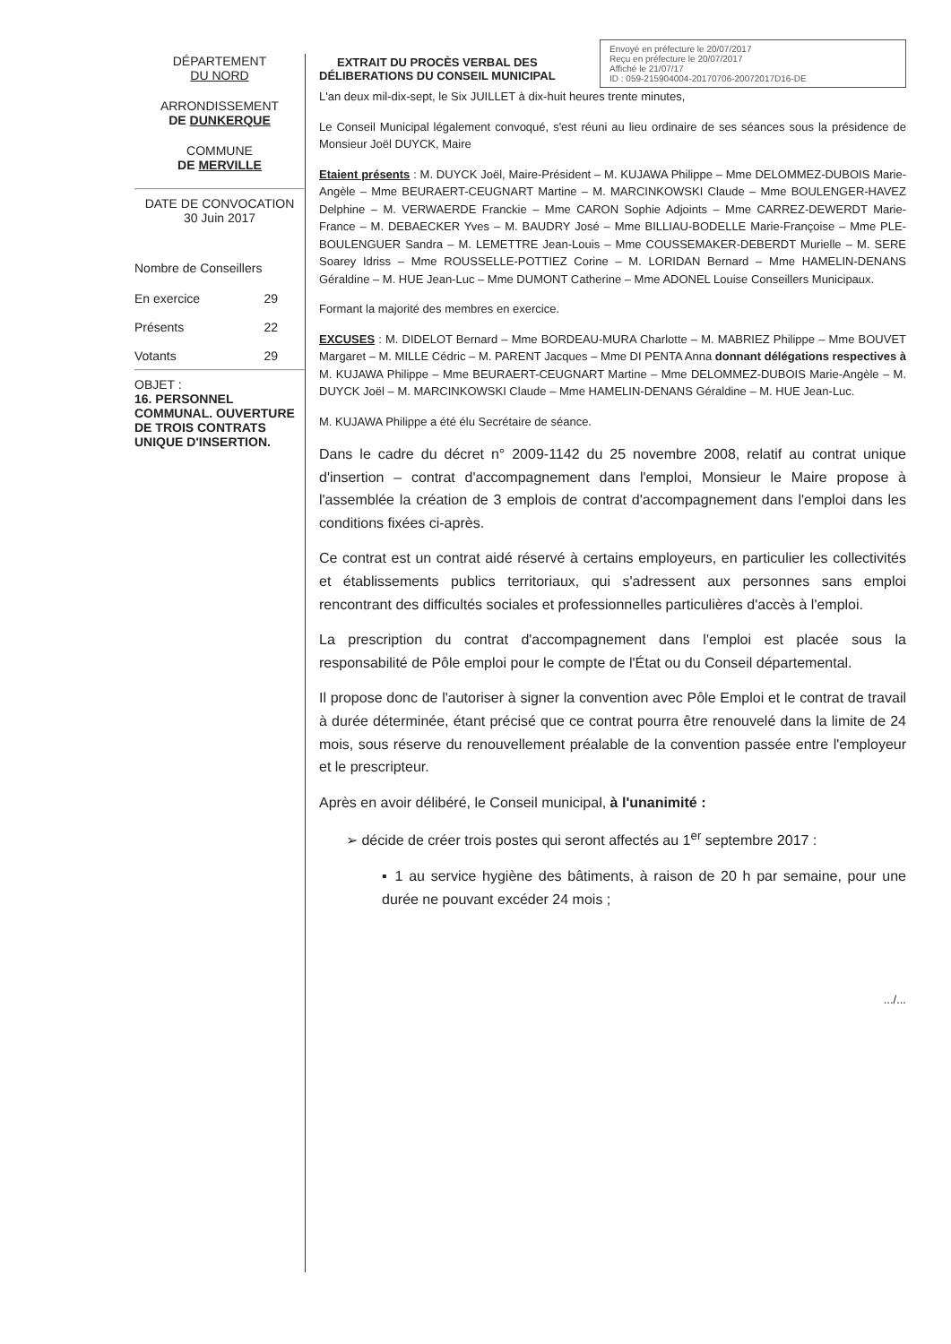DÉPARTEMENT
DU NORD
ARRONDISSEMENT
DE DUNKERQUE
COMMUNE
DE MERVILLE
DATE DE CONVOCATION
30 Juin 2017
Nombre de Conseillers
En exercice 29
Présents 22
Votants 29
OBJET :
16. PERSONNEL COMMUNAL. OUVERTURE DE TROIS CONTRATS UNIQUE D'INSERTION.
EXTRAIT DU PROCÈS VERBAL DES
DÉLIBERATIONS DU CONSEIL MUNICIPAL
Envoyé en préfecture le 20/07/2017
Reçu en préfecture le 20/07/2017
Affiché le 21/07/17
ID : 059-215904004-20170706-20072017D16-DE
L'an deux mil-dix-sept, le Six JUILLET à dix-huit heures trente minutes,
Le Conseil Municipal légalement convoqué, s'est réuni au lieu ordinaire de ses séances sous la présidence de Monsieur Joël DUYCK, Maire
Etaient présents : M. DUYCK Joël, Maire-Président – M. KUJAWA Philippe – Mme DELOMMEZ-DUBOIS Marie-Angèle – Mme BEURAERT-CEUGNART Martine – M. MARCINKOWSKI Claude – Mme BOULENGER-HAVEZ Delphine – M. VERWAERDE Franckie – Mme CARON Sophie Adjoints – Mme CARREZ-DEWERDT Marie-France – M. DEBAECKER Yves – M. BAUDRY José – Mme BILLIAU-BODELLE Marie-Françoise – Mme PLE-BOULENGUER Sandra – M. LEMETTRE Jean-Louis – Mme COUSSEMAKER-DEBERDT Murielle – M. SERE Soarey Idriss – Mme ROUSSELLE-POTTIEZ Corine – M. LORIDAN Bernard – Mme HAMELIN-DENANS Géraldine – M. HUE Jean-Luc – Mme DUMONT Catherine – Mme ADONEL Louise Conseillers Municipaux.
Formant la majorité des membres en exercice.
EXCUSES : M. DIDELOT Bernard – Mme BORDEAU-MURA Charlotte – M. MABRIEZ Philippe – Mme BOUVET Margaret – M. MILLE Cédric – M. PARENT Jacques – Mme DI PENTA Anna donnant délégations respectives à M. KUJAWA Philippe – Mme BEURAERT-CEUGNART Martine – Mme DELOMMEZ-DUBOIS Marie-Angèle – M. DUYCK Joël – M. MARCINKOWSKI Claude – Mme HAMELIN-DENANS Géraldine – M. HUE Jean-Luc.
M. KUJAWA Philippe a été élu Secrétaire de séance.
Dans le cadre du décret n° 2009-1142 du 25 novembre 2008, relatif au contrat unique d'insertion – contrat d'accompagnement dans l'emploi, Monsieur le Maire propose à l'assemblée la création de 3 emplois de contrat d'accompagnement dans l'emploi dans les conditions fixées ci-après.
Ce contrat est un contrat aidé réservé à certains employeurs, en particulier les collectivités et établissements publics territoriaux, qui s'adressent aux personnes sans emploi rencontrant des difficultés sociales et professionnelles particulières d'accès à l'emploi.
La prescription du contrat d'accompagnement dans l'emploi est placée sous la responsabilité de Pôle emploi pour le compte de l'État ou du Conseil départemental.
Il propose donc de l'autoriser à signer la convention avec Pôle Emploi et le contrat de travail à durée déterminée, étant précisé que ce contrat pourra être renouvelé dans la limite de 24 mois, sous réserve du renouvellement préalable de la convention passée entre l'employeur et le prescripteur.
Après en avoir délibéré, le Conseil municipal, à l'unanimité :
➢ décide de créer trois postes qui seront affectés au 1<sup>er</sup> septembre 2017 :
▪ 1 au service hygiène des bâtiments, à raison de 20 h par semaine, pour une durée ne pouvant excéder 24 mois ;
.../...